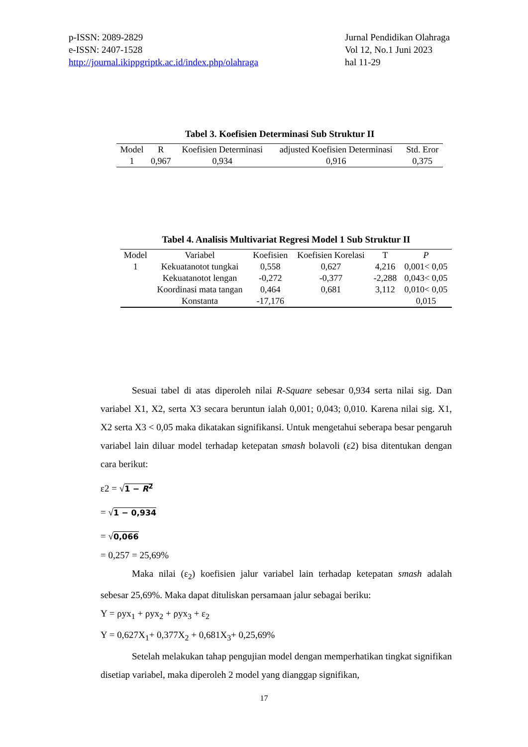p-ISSN: 2089-2829
e-ISSN: 2407-1528
http://journal.ikippgriptk.ac.id/index.php/olahraga
Jurnal Pendidikan Olahraga
Vol 12, No.1 Juni 2023
hal 11-29
Tabel 3. Koefisien Determinasi Sub Struktur II
| Model | R | Koefisien Determinasi | adjusted Koefisien Determinasi | Std. Eror |
| --- | --- | --- | --- | --- |
| 1 | 0,967 | 0,934 | 0,916 | 0,375 |
Tabel 4. Analisis Multivariat Regresi Model 1 Sub Struktur II
| Model | Variabel | Koefisien | Koefisien Korelasi | T | P |
| --- | --- | --- | --- | --- | --- |
| 1 | Kekuatanotot tungkai | 0,558 | 0,627 | 4,216 | 0,001< 0,05 |
| | Kekuatanotot lengan | -0,272 | -0,377 | -2,288 | 0,043< 0,05 |
| | Koordinasi mata tangan | 0,464 | 0,681 | 3,112 | 0,010< 0,05 |
| | Konstanta | -17,176 | | | 0,015 |
Sesuai tabel di atas diperoleh nilai R-Square sebesar 0,934 serta nilai sig. Dan variabel X1, X2, serta X3 secara beruntun ialah 0,001; 0,043; 0,010. Karena nilai sig. X1, X2 serta X3 < 0,05 maka dikatakan signifikansi. Untuk mengetahui seberapa besar pengaruh variabel lain diluar model terhadap ketepatan smash bolavoli (ε2) bisa ditentukan dengan cara berikut:
ε2 = √1 − R<sup>2</sup>
= √1 − 0,934
= √0,066
= 0,257 = 25,69%
Maka nilai (ε<sub>2</sub>) koefisien jalur variabel lain terhadap ketepatan smash adalah sebesar 25,69%. Maka dapat dituliskan persamaan jalur sebagai beriku:
Y = ρyx<sub>1</sub> + ρyx<sub>2</sub> + ρyx<sub>3</sub> + ε<sub>2</sub>
Y = 0,627X<sub>1</sub>+ 0,377X<sub>2</sub> + 0,681X<sub>3</sub>+ 0,25,69%
Setelah melakukan tahap pengujian model dengan memperhatikan tingkat signifikan disetiap variabel, maka diperoleh 2 model yang dianggap signifikan,
17